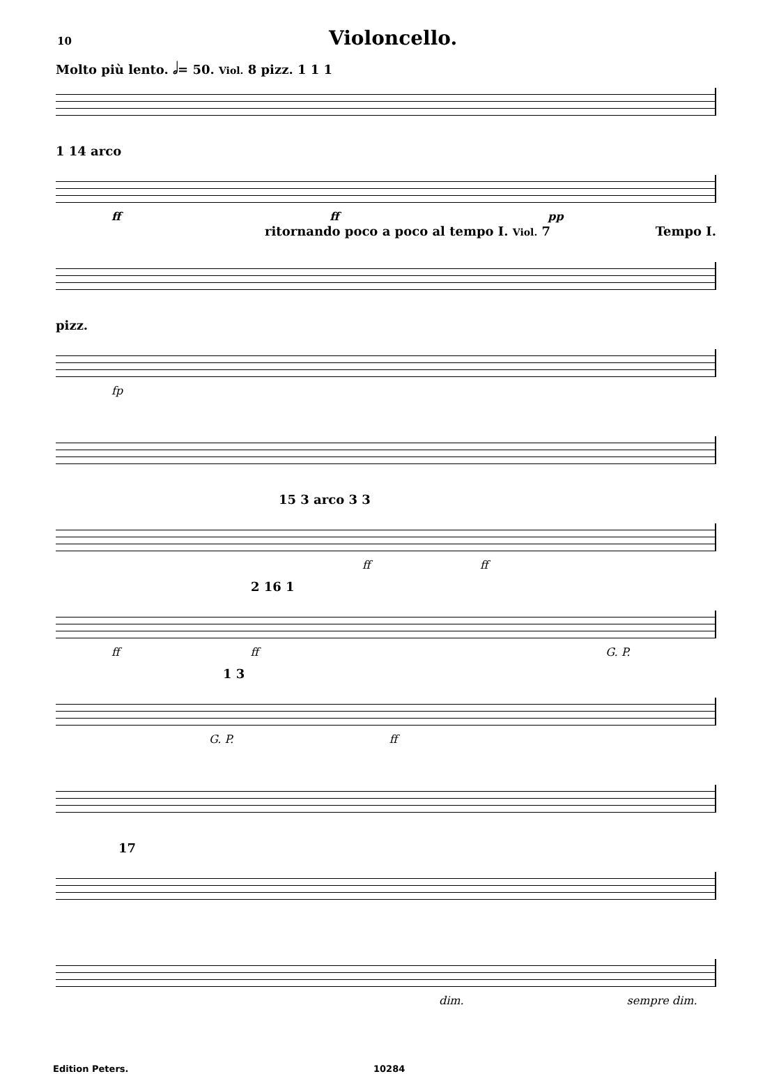10 Violoncello.
Molto più lento. 𝅗𝅥= 50. Viol. 8 pizz. 1 1 1
1 14 arco
ff ff pp
ritornando poco a poco al tempo I. Viol. 7 Tempo I.
pizz.
fp
15 3 arco 3 3
ff ff
2 16 1
ff ff G. P.
1 3
G. P. ff
17
dim. sempre dim.
Edition Peters. 10284